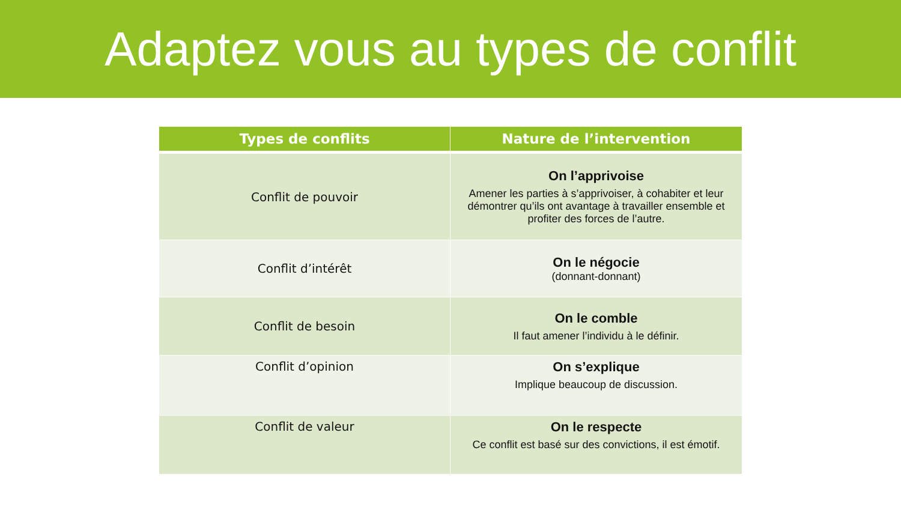Adaptez vous au types de conflit
| Types de conflits | Nature de l’intervention |
| --- | --- |
| Conflit de pouvoir | On l’apprivoise Amener les parties à s’apprivoiser, à cohabiter et leur démontrer qu’ils ont avantage à travailler ensemble et profiter des forces de l’autre. |
| Conflit d’intérêt | On le négocie (donnant-donnant) |
| Conflit de besoin | On le comble Il faut amener l’individu à le définir. |
| Conflit d’opinion | On s’explique Implique beaucoup de discussion. |
| Conflit de valeur | On le respecte Ce conflit est basé sur des convictions, il est émotif. |